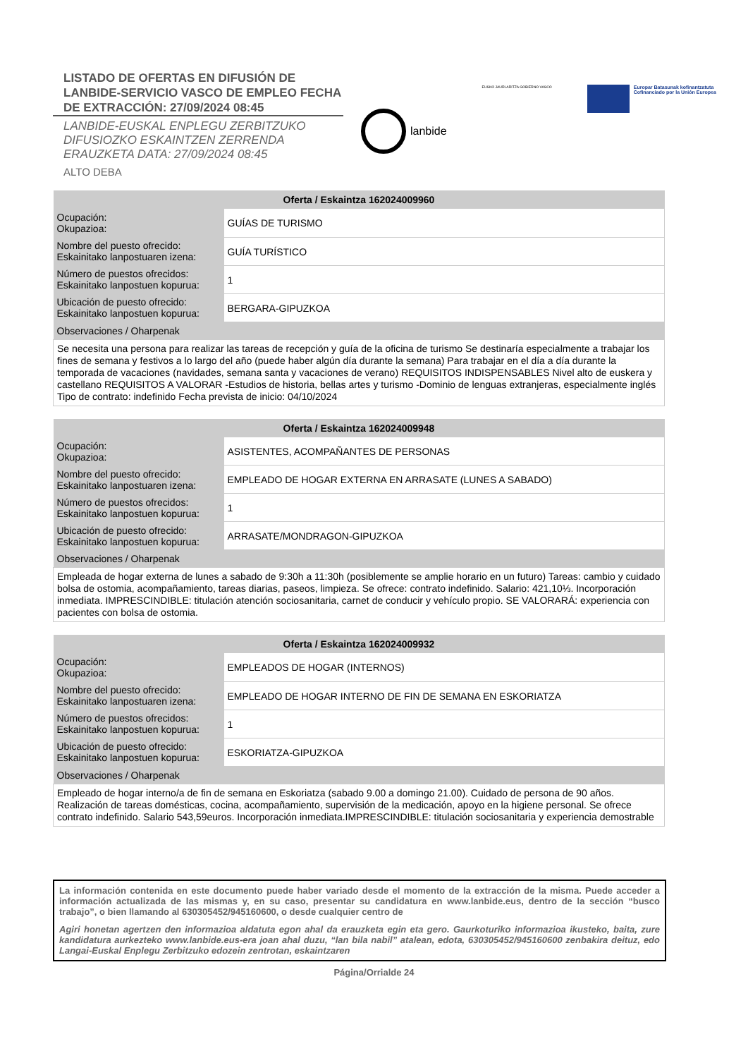LISTADO DE OFERTAS EN DIFUSIÓN DE LANBIDE-SERVICIO VASCO DE EMPLEO FECHA DE EXTRACCIÓN: 27/09/2024 08:45
LANBIDE-EUSKAL ENPLEGU ZERBITZUKO DIFUSIOZKO ESKAINTZEN ZERRENDA ERAUZKETA DATA: 27/09/2024 08:45
ALTO DEBA
lanbide
EUSKO JAURLARITZA GOBIERNO VASCO
Europar Batasunak kofinantzatuta
Cofinanciado por la Unión Europea
| Oferta / Eskaintza 162024009960 | |
| --- | --- |
| Ocupación: Okupazioa: | GUÍAS DE TURISMO |
| Nombre del puesto ofrecido: Eskainitako lanpostuaren izena: | GUÍA TURÍSTICO |
| Número de puestos ofrecidos: Eskainitako lanpostuen kopurua: | 1 |
| Ubicación de puesto ofrecido: Eskainitako lanpostuen kopurua: | BERGARA-GIPUZKOA |
| Observaciones / Oharpenak | |
| Se necesita una persona para realizar las tareas de recepción y guía de la oficina de turismo Se destinaría especialmente a trabajar los fines de semana y festivos a lo largo del año (puede haber algún día durante la semana) Para trabajar en el día a día durante la temporada de vacaciones (navidades, semana santa y vacaciones de verano) REQUISITOS INDISPENSABLES Nivel alto de euskera y castellano REQUISITOS A VALORAR -Estudios de historia, bellas artes y turismo -Dominio de lenguas extranjeras, especialmente inglés Tipo de contrato: indefinido Fecha prevista de inicio: 04/10/2024 | |
| Oferta / Eskaintza 162024009948 | |
| --- | --- |
| Ocupación: Okupazioa: | ASISTENTES, ACOMPAÑANTES DE PERSONAS |
| Nombre del puesto ofrecido: Eskainitako lanpostuaren izena: | EMPLEADO DE HOGAR EXTERNA EN ARRASATE (LUNES A SABADO) |
| Número de puestos ofrecidos: Eskainitako lanpostuen kopurua: | 1 |
| Ubicación de puesto ofrecido: Eskainitako lanpostuen kopurua: | ARRASATE/MONDRAGON-GIPUZKOA |
| Observaciones / Oharpenak | |
| Empleada de hogar externa de lunes a sabado de 9:30h a 11:30h (posiblemente se amplie horario en un futuro) Tareas: cambio y cuidado bolsa de ostomia, acompañamiento, tareas diarias, paseos, limpieza. Se ofrece: contrato indefinido. Salario: 421,10⅓. Incorporación inmediata. IMPRESCINDIBLE: titulación atención sociosanitaria, carnet de conducir y vehículo propio. SE VALORARÁ: experiencia con pacientes con bolsa de ostomia. | |
| Oferta / Eskaintza 162024009932 | |
| --- | --- |
| Ocupación: Okupazioa: | EMPLEADOS DE HOGAR (INTERNOS) |
| Nombre del puesto ofrecido: Eskainitako lanpostuaren izena: | EMPLEADO DE HOGAR INTERNO DE FIN DE SEMANA EN ESKORIATZA |
| Número de puestos ofrecidos: Eskainitako lanpostuen kopurua: | 1 |
| Ubicación de puesto ofrecido: Eskainitako lanpostuen kopurua: | ESKORIATZA-GIPUZKOA |
| Observaciones / Oharpenak | |
| Empleado de hogar interno/a de fin de semana en Eskoriatza (sabado 9.00 a domingo 21.00). Cuidado de persona de 90 años. Realización de tareas domésticas, cocina, acompañamiento, supervisión de la medicación, apoyo en la higiene personal. Se ofrece contrato indefinido. Salario 543,59euros. Incorporación inmediata.IMPRESCINDIBLE: titulación sociosanitaria y experiencia demostrable | |
La información contenida en este documento puede haber variado desde el momento de la extracción de la misma. Puede acceder a información actualizada de las mismas y, en su caso, presentar su candidatura en www.lanbide.eus, dentro de la sección “busco trabajo”, o bien llamando al 630305452/945160600, o desde cualquier centro de
Agiri honetan agertzen den informazioa aldatuta egon ahal da erauzketa egin eta gero. Gaurkoturiko informazioa ikusteko, baita, zure kandidatura aurkezteko www.lanbide.eus-era joan ahal duzu, “lan bila nabil” atalean, edota, 630305452/945160600 zenbakira deituz, edo Langai-Euskal Enplegu Zerbitzuko edozein zentrotan, eskaintzaren
Página/Orrialde 24